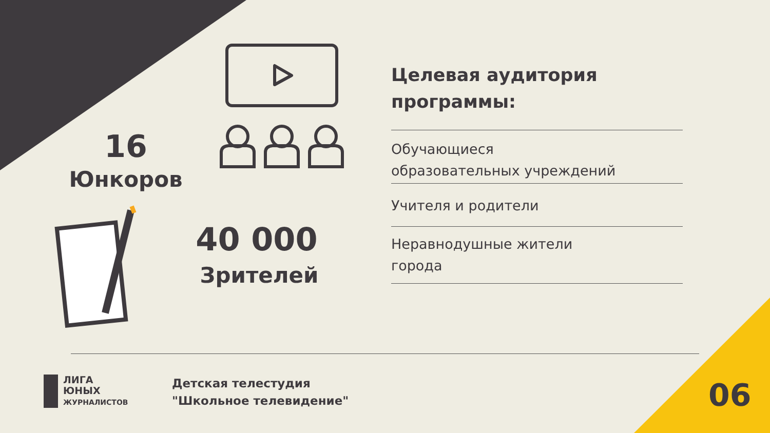16
Юнкоров
40 000
Зрителей
Целевая аудитория
программы:
Обучающиеся
образовательных учреждений
Учителя и родители
Неравнодушные жители
города
ЛИГА
ЮНЫХ
ЖУРНАЛИСТОВ
Детская телестудия
"Школьное телевидение"
06